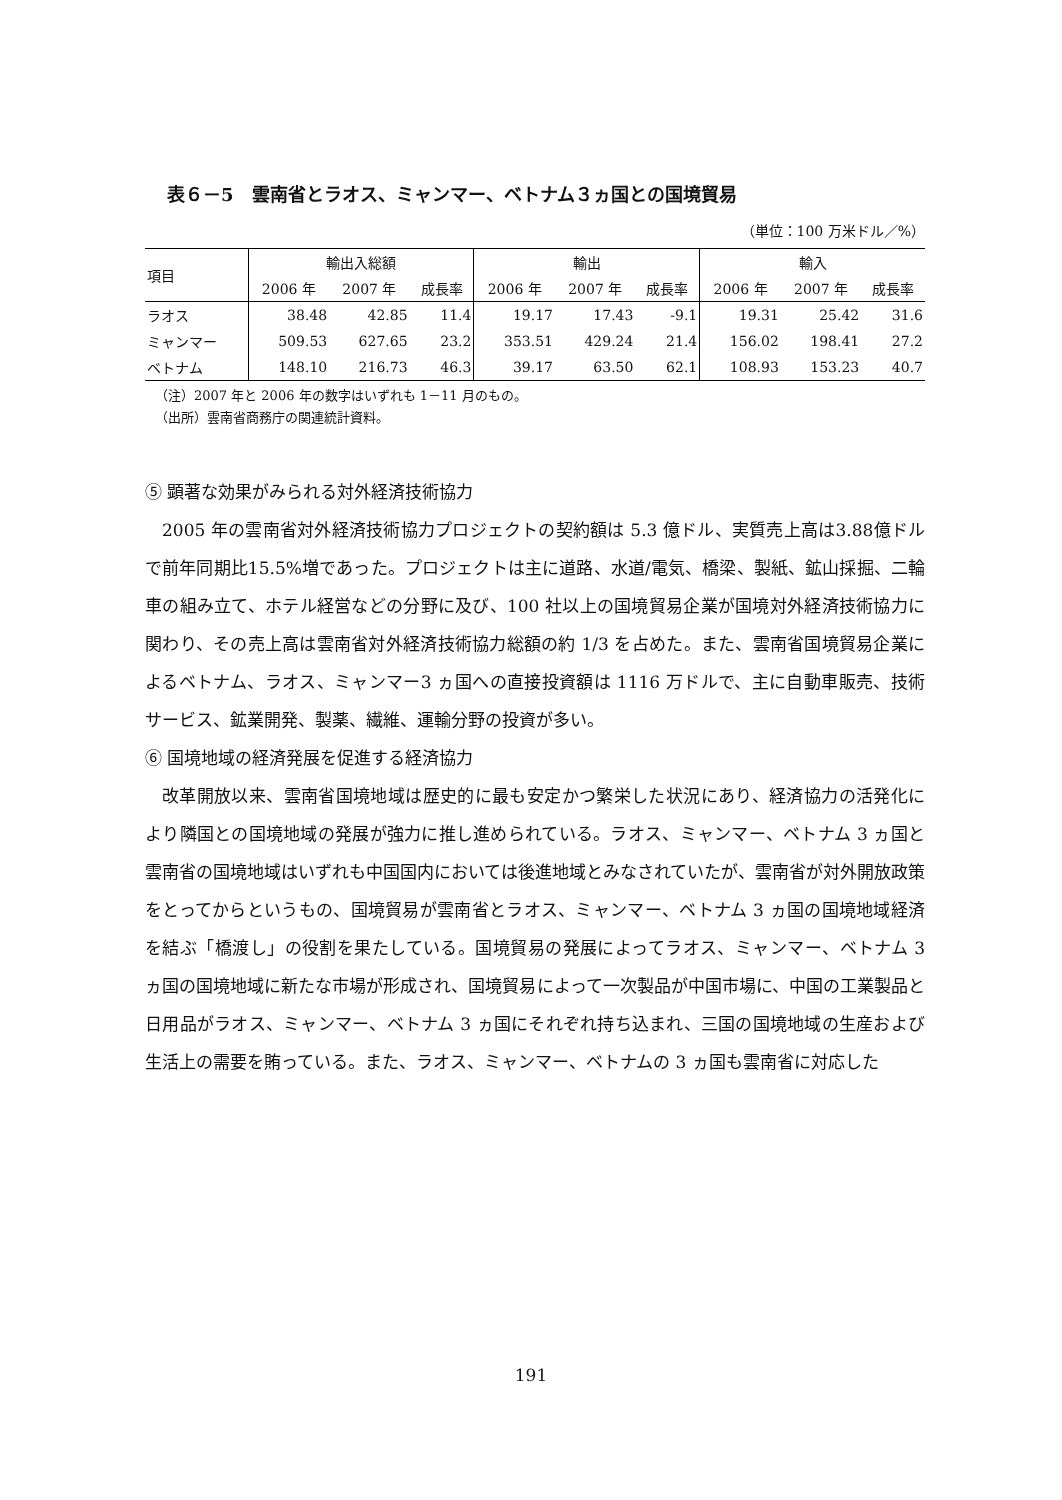表６－5　雲南省とラオス、ミャンマー、ベトナム３ヵ国との国境貿易
（単位：100 万米ドル／%）
| 項目 | 輸出入総額 | | | 輸出 | | | 輸入 | | |
| --- | --- | --- | --- | --- | --- | --- | --- | --- | --- |
| | 2006 年 | 2007 年 | 成長率 | 2006 年 | 2007 年 | 成長率 | 2006 年 | 2007 年 | 成長率 |
| ラオス | 38.48 | 42.85 | 11.4 | 19.17 | 17.43 | -9.1 | 19.31 | 25.42 | 31.6 |
| ミャンマー | 509.53 | 627.65 | 23.2 | 353.51 | 429.24 | 21.4 | 156.02 | 198.41 | 27.2 |
| ベトナム | 148.10 | 216.73 | 46.3 | 39.17 | 63.50 | 62.1 | 108.93 | 153.23 | 40.7 |
（注）2007 年と 2006 年の数字はいずれも 1－11 月のもの。
（出所）雲南省商務庁の関連統計資料。
⑤ 顕著な効果がみられる対外経済技術協力
2005 年の雲南省対外経済技術協力プロジェクトの契約額は 5.3 億ドル、実質売上高は3.88億ドルで前年同期比15.5%増であった。プロジェクトは主に道路、水道/電気、橋梁、製紙、鉱山採掘、二輪車の組み立て、ホテル経営などの分野に及び、100 社以上の国境貿易企業が国境対外経済技術協力に関わり、その売上高は雲南省対外経済技術協力総額の約 1/3 を占めた。また、雲南省国境貿易企業によるベトナム、ラオス、ミャンマー3 ヵ国への直接投資額は 1116 万ドルで、主に自動車販売、技術サービス、鉱業開発、製薬、繊維、運輸分野の投資が多い。
⑥ 国境地域の経済発展を促進する経済協力
改革開放以来、雲南省国境地域は歴史的に最も安定かつ繁栄した状況にあり、経済協力の活発化により隣国との国境地域の発展が強力に推し進められている。ラオス、ミャンマー、ベトナム 3 ヵ国と雲南省の国境地域はいずれも中国国内においては後進地域とみなされていたが、雲南省が対外開放政策をとってからというもの、国境貿易が雲南省とラオス、ミャンマー、ベトナム 3 ヵ国の国境地域経済を結ぶ「橋渡し」の役割を果たしている。国境貿易の発展によってラオス、ミャンマー、ベトナム 3 ヵ国の国境地域に新たな市場が形成され、国境貿易によって一次製品が中国市場に、中国の工業製品と日用品がラオス、ミャンマー、ベトナム 3 ヵ国にそれぞれ持ち込まれ、三国の国境地域の生産および生活上の需要を賄っている。また、ラオス、ミャンマー、ベトナムの 3 ヵ国も雲南省に対応した
191